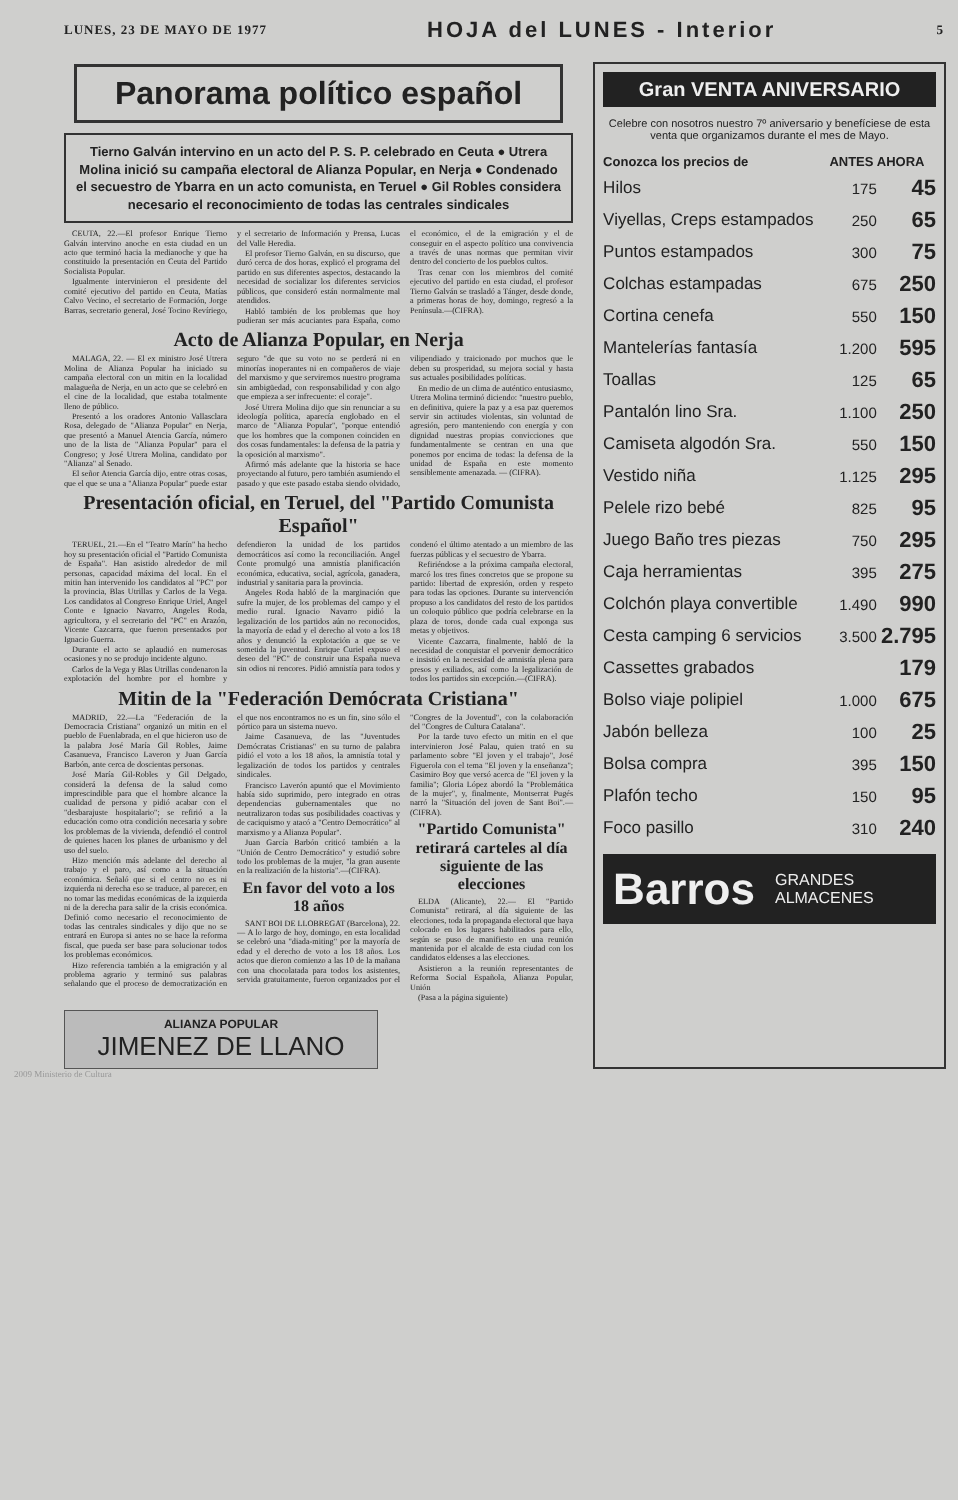LUNES, 23 DE MAYO DE 1977 HOJA del LUNES - Interior 5
Panorama político español
Tierno Galván intervino en un acto del P. S. P. celebrado en Ceuta ● Utrera Molina inició su campaña electoral de Alianza Popular, en Nerja ● Condenado el secuestro de Ybarra en un acto comunista, en Teruel ● Gil Robles considera necesario el reconocimiento de todas las centrales sindicales
CEUTA, 22.—El profesor Enrique Tierno Galván intervino anoche en esta ciudad en un acto que terminó hacia la medianoche y que ha constituido la presentación en Ceuta del Partido Socialista Popular.
Igualmente intervinieron el presidente del comité ejecutivo del partido en Ceuta, Matías Calvo Vecino, el secretario de Formación, Jorge Barras, secretario general, José Tocino Revíriego, y el secretario de Información y Prensa, Lucas del Valle Heredia.
El profesor Tierno Galván, en su discurso, que duró cerca de dos horas, explicó el programa del partido en sus diferentes aspectos, destacando la necesidad de socializar los diferentes servicios públicos, que consideró están normalmente mal atendidos.
Habló también de los problemas que hoy pudieran ser más acuciantes para España, como el económico, el de la emigración y el de conseguir en el aspecto político una convivencia a través de unas normas que permitan vivir dentro del concierto de los pueblos cultos.
Tras cenar con los miembros del comité ejecutivo del partido en esta ciudad, el profesor Tierno Galván se trasladó a Tánger, desde donde, a primeras horas de hoy, domingo, regresó a la Península.—(CIFRA).
Acto de Alianza Popular, en Nerja
MALAGA, 22. — El ex ministro José Utrera Molina de Alianza Popular ha iniciado su campaña electoral con un mitin en la localidad malagueña de Nerja, en un acto que se celebró en el cine de la localidad, que estaba totalmente lleno de público.
Presentó a los oradores Antonio Vallasclara Rosa, delegado de "Alianza Popular" en Nerja, que presentó a Manuel Atencia García, número uno de la lista de "Alianza Popular" para el Congreso; y José Utrera Molina, candidato por "Alianza" al Senado.
El señor Atencia García dijo, entre otras cosas, que el que se una a "Alianza Popular" puede estar seguro "de que su voto no se perderá ni en minorías inoperantes ni en compañeros de viaje del marxismo y que serviremos nuestro programa sin ambigüedad, con responsabilidad y con algo que empieza a ser infrecuente: el coraje".
José Utrera Molina dijo que sin renunciar a su ideología política, aparecía englobado en el marco de "Alianza Popular", "porque entendió que los hombres que la componen coinciden en dos cosas fundamentales: la defensa de la patria y la oposición al marxismo".
Afirmó más adelante que la historia se hace proyectando al futuro, pero también asumiendo el pasado y que este pasado estaba siendo olvidado, vilipendiado y traicionado por muchos que le deben su prosperidad, su mejora social y hasta sus actuales posibilidades políticas.
En medio de un clima de auténtico entusiasmo, Utrera Molina terminó diciendo: "nuestro pueblo, en definitiva, quiere la paz y a esa paz queremos servir sin actitudes violentas, sin voluntad de agresión, pero manteniendo con energía y con dignidad nuestras propias convicciones que fundamentalmente se centran en una que ponemos por encima de todas: la defensa de la unidad de España en este momento sensiblemente amenazada. — (CIFRA).
Presentación oficial, en Teruel, del "Partido Comunista Español"
TERUEL, 21.—En el "Teatro Marín" ha hecho hoy su presentación oficial el "Partido Comunista de España". Han asistido alrededor de mil personas, capacidad máxima del local. En el mitin han intervenido los candidatos al "PC" por la provincia, Blas Utrillas y Carlos de la Vega. Los candidatos al Congreso Enrique Uriel, Angel Conte e Ignacio Navarro, Angeles Roda, agricultora, y el secretario del "PC" en Arazón, Vicente Cazcarra, que fueron presentados por Ignacio Guerra.
Durante el acto se aplaudió en numerosas ocasiones y no se produjo incidente alguno.
Carlos de la Vega y Blas Utrillas condenaron la explotación del hombre por el hombre y defendieron la unidad de los partidos democráticos así como la reconciliación. Angel Conte promulgó una amnistía planificación económica, educativa, social, agrícola, ganadera, industrial y sanitaria para la provincia.
Angeles Roda habló de la marginación que sufre la mujer, de los problemas del campo y el medio rural. Ignacio Navarro pidió la legalización de los partidos aún no reconocidos, la mayoría de edad y el derecho al voto a los 18 años y denunció la explotación a que se ve sometida la juventud. Enrique Curiel expuso el deseo del "PC" de construir una España nueva sin odios ni rencores. Pidió amnistía para todos y condenó el último atentado a un miembro de las fuerzas públicas y el secuestro de Ybarra.
Refiriéndose a la próxima campaña electoral, marcó los tres fines concretos que se propone su partido: libertad de expresión, orden y respeto para todas las opciones. Durante su intervención propuso a los candidatos del resto de los partidos un coloquio público que podría celebrarse en la plaza de toros, donde cada cual exponga sus metas y objetivos.
Vicente Cazcarra, finalmente, habló de la necesidad de conquistar el porvenir democrático e insistió en la necesidad de amnistía plena para presos y exiliados, así como la legalización de todos los partidos sin excepción.—(CIFRA).
Mitin de la "Federación Demócrata Cristiana"
MADRID, 22.—La "Federación de la Democracia Cristiana" organizó un mitin en el pueblo de Fuenlabrada, en el que hicieron uso de la palabra José María Gil Robles, Jaime Casanueva, Francisco Laveron y Juan García Barbón, ante cerca de doscientas personas.
José María Gil-Robles y Gil Delgado, considerá la defensa de la salud como imprescindible para que el hombre alcance la cualidad de persona y pidió acabar con el "desbarajuste hospitalario"; se refirió a la educación como otra condición necesaria y sobre los problemas de la vivienda, defendió el control de quienes hacen los planes de urbanismo y del uso del suelo.
Hizo mención más adelante del derecho al trabajo y el paro, así como a la situación económica. Señaló que si el centro no es ni izquierda ni derecha eso se traduce, al parecer, en no tomar las medidas económicas de la izquierda ni de la derecha para salir de la crisis económica. Definió como necesario el reconocimiento de todas las centrales sindicales y dijo que no se entrará en Europa si antes no se hace la reforma fiscal, que pueda ser base para solucionar todos los problemas económicos.
Hizo referencia también a la emigración y al problema agrario y terminó sus palabras señalando que el proceso de democratización en el que nos encontramos no es un fin, sino sólo el pórtico para un sistema nuevo.
Jaime Casanueva, de las "Juventudes Demócratas Cristianas" en su turno de palabra pidió el voto a los 18 años, la amnistía total y legalización de todos los partidos y centrales sindicales.
Francisco Laverón apuntó que el Movimiento había sido suprimido, pero integrado en otras dependencias gubernamentales que no neutralizaron todas sus posibilidades coactivas y de caciquismo y atacó a "Centro Democrático" al marxismo y a Alianza Popular".
Juan García Barbón criticó también a la "Unión de Centro Democrático" y estudió sobre todo los problemas de la mujer, "la gran ausente en la realización de la historia".—(CIFRA).
En favor del voto a los 18 años
SANT BOI DE LLOBREGAT (Barcelona), 22.— A lo largo de hoy, domingo, en esta localidad se celebró una "diada-miting" por la mayoría de edad y el derecho de voto a los 18 años. Los actos que dieron comienzo a las 10 de la mañana con una chocolatada para todos los asistentes, servida gratuitamente, fueron organizados por el "Congres de la Joventud", con la colaboración del "Congres de Cultura Catalana".
Por la tarde tuvo efecto un mitin en el que intervinieron José Palau, quien trató en su parlamento sobre "El joven y el trabajo", José Figuerola con el tema "El joven y la enseñanza"; Casimiro Boy que versó acerca de "El joven y la familia"; Gloria López abordó la "Problemática de la mujer", y, finalmente, Montserrat Pugés narró la "Situación del joven de Sant Boi".—(CIFRA).
"Partido Comunista" retirará carteles al día siguiente de las elecciones
ELDA (Alicante), 22.— El "Partido Comunista" retirará, al día siguiente de las elecciones, toda la propaganda electoral que haya colocado en los lugares habilitados para ello, según se puso de manifiesto en una reunión mantenida por el alcalde de esta ciudad con los candidatos eldenses a las elecciones.
Asistieron a la reunión representantes de Reforma Social Española, Alianza Popular, Unión
(Pasa a la página siguiente)
ALIANZA POPULAR
JIMENEZ DE LLANO
Gran VENTA ANIVERSARIO
Celebre con nosotros nuestro 7º aniversario y benefíciese de esta venta que organizamos durante el mes de Mayo.
| Conozca los precios de | ANTES | AHORA |
| --- | --- | --- |
| Hilos | 175 | 45 |
| Viyellas, Creps estampados | 250 | 65 |
| Puntos estampados | 300 | 75 |
| Colchas estampadas | 675 | 250 |
| Cortina cenefa | 550 | 150 |
| Mantelerías fantasía | 1.200 | 595 |
| Toallas | 125 | 65 |
| Pantalón lino Sra. | 1.100 | 250 |
| Camiseta algodón Sra. | 550 | 150 |
| Vestido niña | 1.125 | 295 |
| Pelele rizo bebé | 825 | 95 |
| Juego Baño tres piezas | 750 | 295 |
| Caja herramientas | 395 | 275 |
| Colchón playa convertible | 1.490 | 990 |
| Cesta camping 6 servicios | 3.500 | 2.795 |
| Cassettes grabados | | 179 |
| Bolso viaje polipiel | 1.000 | 675 |
| Jabón belleza | 100 | 25 |
| Bolsa compra | 395 | 150 |
| Plafón techo | 150 | 95 |
| Foco pasillo | 310 | 240 |
Barros GRANDES ALMACENES
2009 Ministerio de Cultura